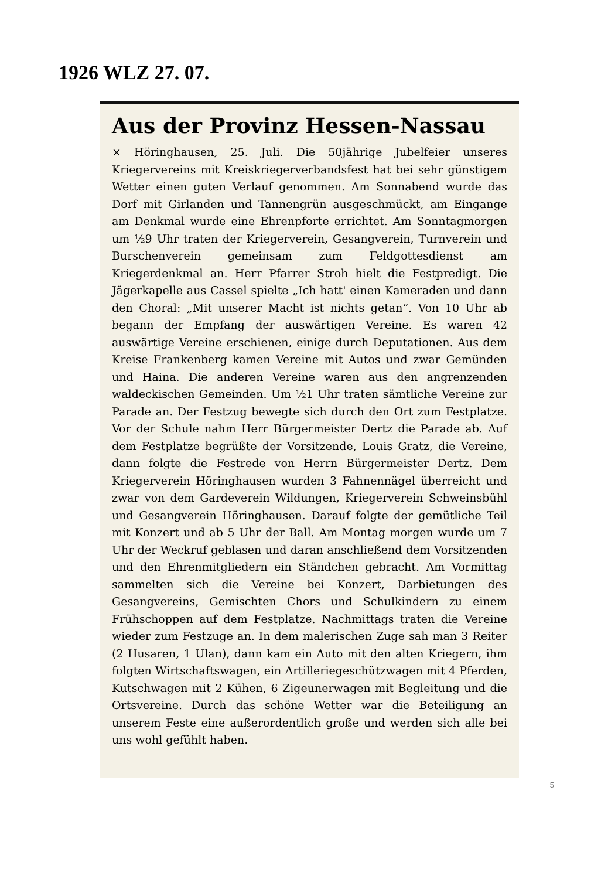1926 WLZ 27. 07.
Aus der Provinz Hessen-Nassau
× Höringhausen, 25. Juli. Die 50jährige Jubelfeier unseres Kriegervereins mit Kreiskriegerverbandsfest hat bei sehr günstigem Wetter einen guten Verlauf genommen. Am Sonnabend wurde das Dorf mit Girlanden und Tannengrün ausgeschmückt, am Eingange am Denkmal wurde eine Ehrenpforte errichtet. Am Sonntagmorgen um ½9 Uhr traten der Kriegerverein, Gesangverein, Turnverein und Burschenverein gemeinsam zum Feldgottesdienst am Kriegerdenkmal an. Herr Pfarrer Stroh hielt die Festpredigt. Die Jägerkapelle aus Cassel spielte „Ich hatt' einen Kameraden und dann den Choral: „Mit unserer Macht ist nichts getan“. Von 10 Uhr ab begann der Empfang der auswärtigen Vereine. Es waren 42 auswärtige Vereine erschienen, einige durch Deputationen. Aus dem Kreise Frankenberg kamen Vereine mit Autos und zwar Gemünden und Haina. Die anderen Vereine waren aus den angrenzenden waldeckischen Gemeinden. Um ½1 Uhr traten sämtliche Vereine zur Parade an. Der Festzug bewegte sich durch den Ort zum Festplatze. Vor der Schule nahm Herr Bürgermeister Dertz die Parade ab. Auf dem Festplatze begrüßte der Vorsitzende, Louis Gratz, die Vereine, dann folgte die Festrede von Herrn Bürgermeister Dertz. Dem Kriegerverein Höringhausen wurden 3 Fahnennägel überreicht und zwar von dem Gardeverein Wildungen, Kriegerverein Schweinsbühl und Gesangverein Höringhausen. Darauf folgte der gemütliche Teil mit Konzert und ab 5 Uhr der Ball. Am Montag morgen wurde um 7 Uhr der Weckruf geblasen und daran anschließend dem Vorsitzenden und den Ehrenmitgliedern ein Ständchen gebracht. Am Vormittag sammelten sich die Vereine bei Konzert, Darbietungen des Gesangvereins, Gemischten Chors und Schulkindern zu einem Frühschoppen auf dem Festplatze. Nachmittags traten die Vereine wieder zum Festzuge an. In dem malerischen Zuge sah man 3 Reiter (2 Husaren, 1 Ulan), dann kam ein Auto mit den alten Kriegern, ihm folgten Wirtschaftswagen, ein Artilleriegeschützwagen mit 4 Pferden, Kutschwagen mit 2 Kühen, 6 Zigeunerwagen mit Begleitung und die Ortsvereine. Durch das schöne Wetter war die Beteiligung an unserem Feste eine außerordentlich große und werden sich alle bei uns wohl gefühlt haben.
5